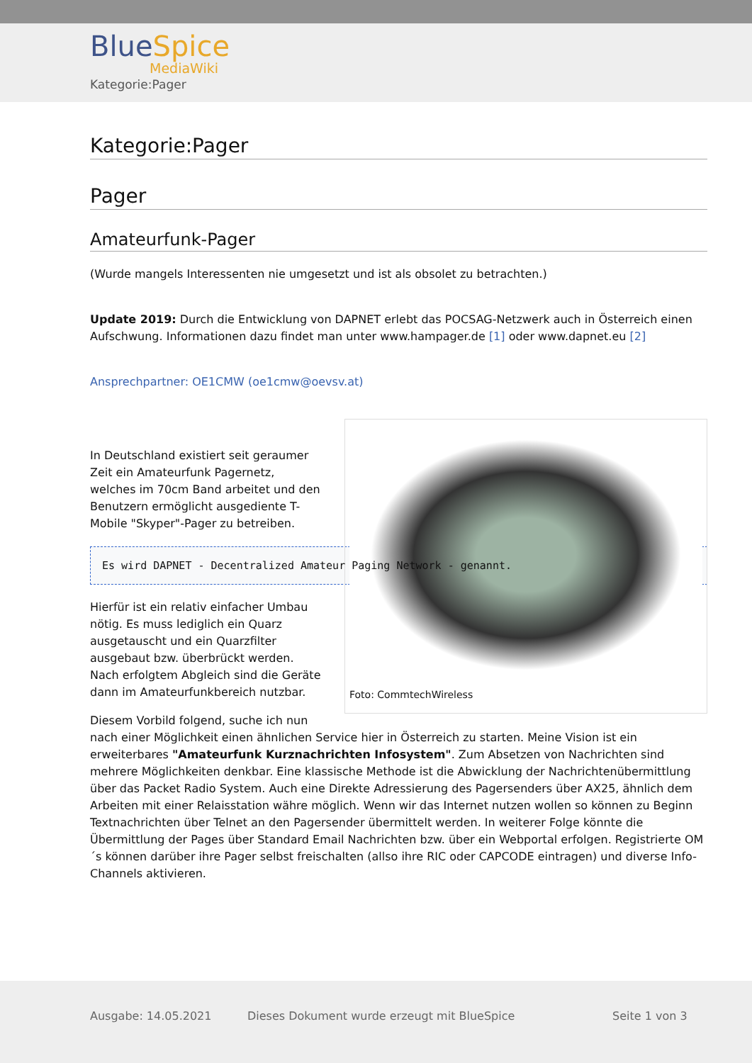BlueSpice
MediaWiki
Kategorie:Pager
Kategorie:Pager
Pager
Amateurfunk-Pager
(Wurde mangels Interessenten nie umgesetzt und ist als obsolet zu betrachten.)
Update 2019: Durch die Entwicklung von DAPNET erlebt das POCSAG-Netzwerk auch in Österreich einen Aufschwung. Informationen dazu findet man unter www.hampager.de [1] oder www.dapnet.eu [2]
Ansprechpartner: OE1CMW (oe1cmw@oevsv.at)
Foto: CommtechWireless
In Deutschland existiert seit geraumer Zeit ein Amateurfunk Pagernetz, welches im 70cm Band arbeitet und den Benutzern ermöglicht ausgediente T-Mobile "Skyper"-Pager zu betreiben.
Es wird DAPNET - Decentralized Amateur Paging Network - genannt.
Hierfür ist ein relativ einfacher Umbau nötig. Es muss lediglich ein Quarz ausgetauscht und ein Quarzfilter ausgebaut bzw. überbrückt werden. Nach erfolgtem Abgleich sind die Geräte dann im Amateurfunkbereich nutzbar.
Diesem Vorbild folgend, suche ich nun nach einer Möglichkeit einen ähnlichen Service hier in Österreich zu starten. Meine Vision ist ein erweiterbares "Amateurfunk Kurznachrichten Infosystem". Zum Absetzen von Nachrichten sind mehrere Möglichkeiten denkbar. Eine klassische Methode ist die Abwicklung der Nachrichtenübermittlung über das Packet Radio System. Auch eine Direkte Adressierung des Pagersenders über AX25, ähnlich dem Arbeiten mit einer Relaisstation währe möglich. Wenn wir das Internet nutzen wollen so können zu Beginn Textnachrichten über Telnet an den Pagersender übermittelt werden. In weiterer Folge könnte die Übermittlung der Pages über Standard Email Nachrichten bzw. über ein Webportal erfolgen. Registrierte OM´s können darüber ihre Pager selbst freischalten (allso ihre RIC oder CAPCODE eintragen) und diverse Info-Channels aktivieren.
Ausgabe: 14.05.2021 Dieses Dokument wurde erzeugt mit BlueSpice Seite 1 von 3